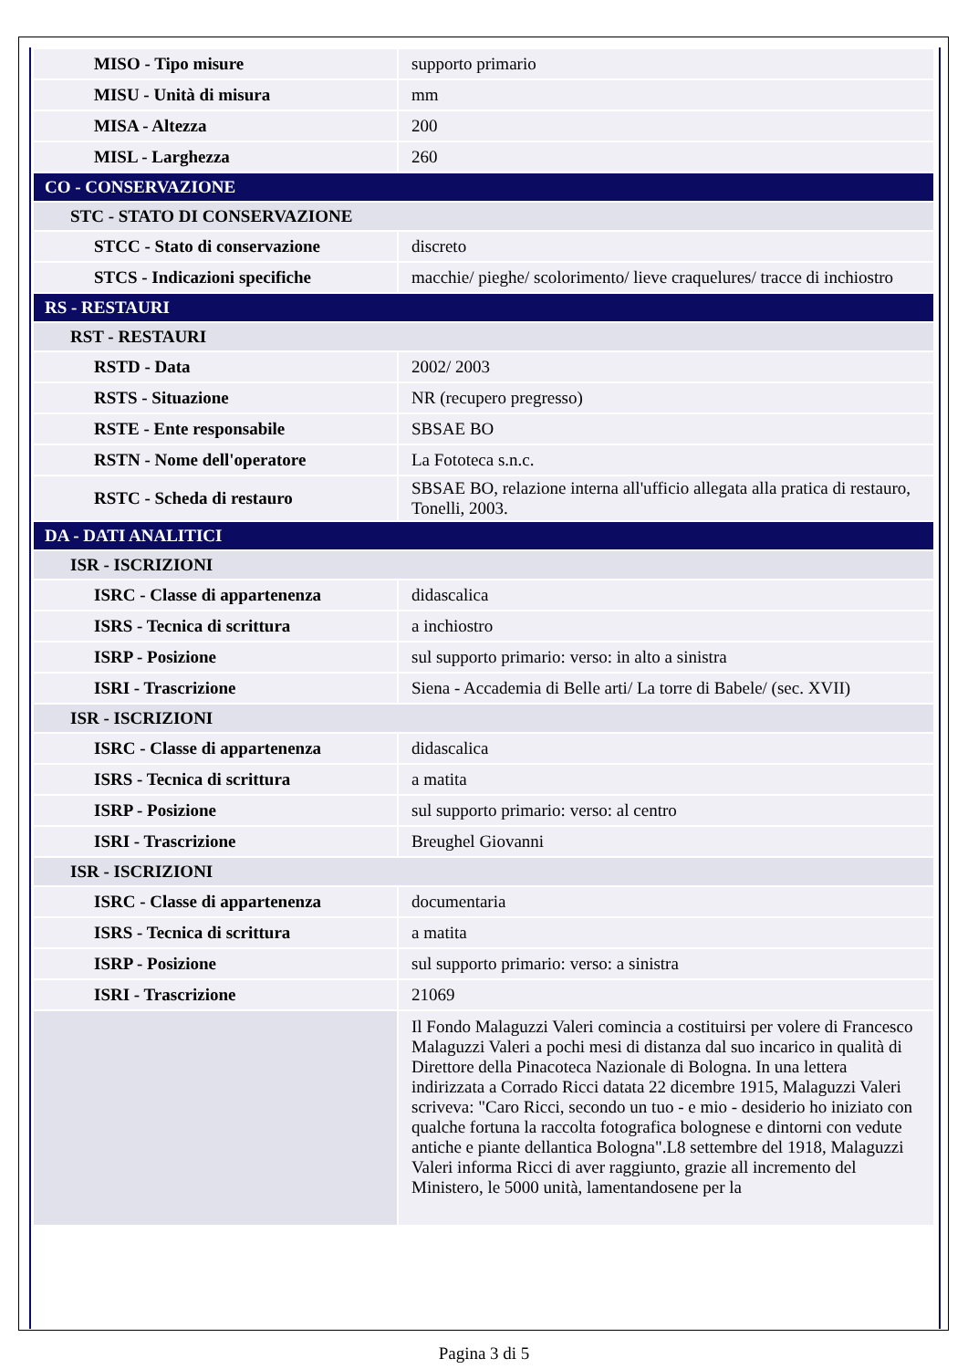| MISO - Tipo misure | supporto primario |
| MISU - Unità di misura | mm |
| MISA - Altezza | 200 |
| MISL - Larghezza | 260 |
| CO - CONSERVAZIONE | |
| STC - STATO DI CONSERVAZIONE | |
| STCC - Stato di conservazione | discreto |
| STCS - Indicazioni specifiche | macchie/ pieghe/ scolorimento/ lieve craquelures/ tracce di inchiostro |
| RS - RESTAURI | |
| RST - RESTAURI | |
| RSTD - Data | 2002/ 2003 |
| RSTS - Situazione | NR (recupero pregresso) |
| RSTE - Ente responsabile | SBSAE BO |
| RSTN - Nome dell'operatore | La Fototeca s.n.c. |
| RSTC - Scheda di restauro | SBSAE BO, relazione interna all'ufficio allegata alla pratica di restauro, Tonelli, 2003. |
| DA - DATI ANALITICI | |
| ISR - ISCRIZIONI | |
| ISRC - Classe di appartenenza | didascalica |
| ISRS - Tecnica di scrittura | a inchiostro |
| ISRP - Posizione | sul supporto primario: verso: in alto a sinistra |
| ISRI - Trascrizione | Siena - Accademia di Belle arti/ La torre di Babele/ (sec. XVII) |
| ISR - ISCRIZIONI | |
| ISRC - Classe di appartenenza | didascalica |
| ISRS - Tecnica di scrittura | a matita |
| ISRP - Posizione | sul supporto primario: verso: al centro |
| ISRI - Trascrizione | Breughel Giovanni |
| ISR - ISCRIZIONI | |
| ISRC - Classe di appartenenza | documentaria |
| ISRS - Tecnica di scrittura | a matita |
| ISRP - Posizione | sul supporto primario: verso: a sinistra |
| ISRI - Trascrizione | 21069 |
| | Il Fondo Malaguzzi Valeri comincia a costituirsi per volere di Francesco Malaguzzi Valeri a pochi mesi di distanza dal suo incarico in qualità di Direttore della Pinacoteca Nazionale di Bologna. In una lettera indirizzata a Corrado Ricci datata 22 dicembre 1915, Malaguzzi Valeri scriveva: "Caro Ricci, secondo un tuo - e mio - desiderio ho iniziato con qualche fortuna la raccolta fotografica bolognese e dintorni con vedute antiche e piante dellantica Bologna".L8 settembre del 1918, Malaguzzi Valeri informa Ricci di aver raggiunto, grazie all incremento del Ministero, le 5000 unità, lamentandosene per la |
Pagina 3 di 5